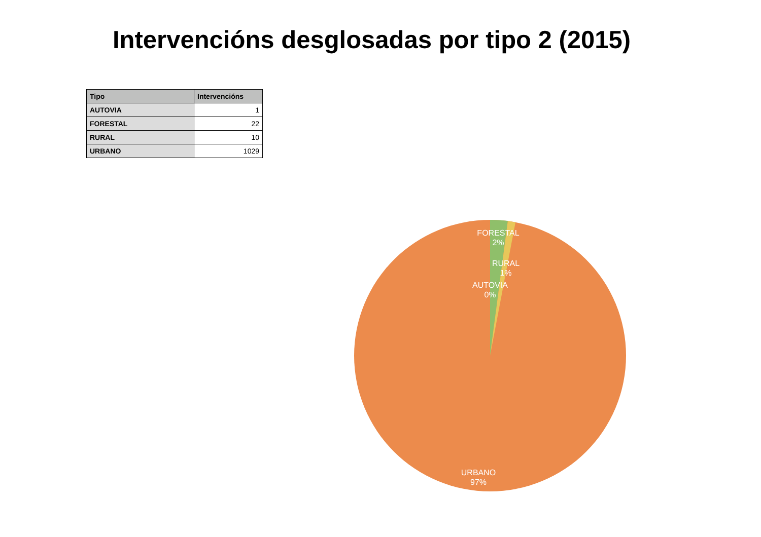Intervencións desglosadas por tipo 2 (2015)
| Tipo | Intervencións |
| --- | --- |
| AUTOVIA | 1 |
| FORESTAL | 22 |
| RURAL | 10 |
| URBANO | 1029 |
FORESTAL
2%
RURAL
1%
AUTOVIA
0%
URBANO
97%